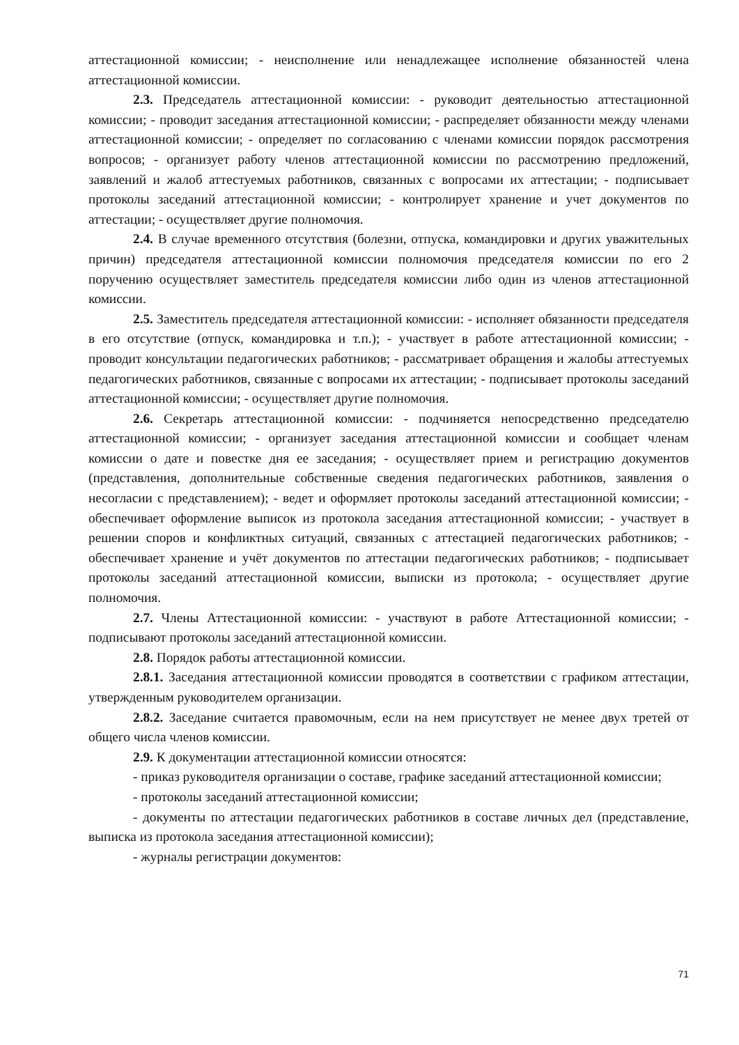аттестационной комиссии; - неисполнение или ненадлежащее исполнение обязанностей члена аттестационной комиссии.
2.3. Председатель аттестационной комиссии: - руководит деятельностью аттестационной комиссии; - проводит заседания аттестационной комиссии; - распределяет обязанности между членами аттестационной комиссии; - определяет по согласованию с членами комиссии порядок рассмотрения вопросов; - организует работу членов аттестационной комиссии по рассмотрению предложений, заявлений и жалоб аттестуемых работников, связанных с вопросами их аттестации; - подписывает протоколы заседаний аттестационной комиссии; - контролирует хранение и учет документов по аттестации; - осуществляет другие полномочия.
2.4. В случае временного отсутствия (болезни, отпуска, командировки и других уважительных причин) председателя аттестационной комиссии полномочия председателя комиссии по его 2 поручению осуществляет заместитель председателя комиссии либо один из членов аттестационной комиссии.
2.5. Заместитель председателя аттестационной комиссии: - исполняет обязанности председателя в его отсутствие (отпуск, командировка и т.п.); - участвует в работе аттестационной комиссии; - проводит консультации педагогических работников; - рассматривает обращения и жалобы аттестуемых педагогических работников, связанные с вопросами их аттестации; - подписывает протоколы заседаний аттестационной комиссии; - осуществляет другие полномочия.
2.6. Секретарь аттестационной комиссии: - подчиняется непосредственно председателю аттестационной комиссии; - организует заседания аттестационной комиссии и сообщает членам комиссии о дате и повестке дня ее заседания; - осуществляет прием и регистрацию документов (представления, дополнительные собственные сведения педагогических работников, заявления о несогласии с представлением); - ведет и оформляет протоколы заседаний аттестационной комиссии; - обеспечивает оформление выписок из протокола заседания аттестационной комиссии; - участвует в решении споров и конфликтных ситуаций, связанных с аттестацией педагогических работников; - обеспечивает хранение и учёт документов по аттестации педагогических работников; - подписывает протоколы заседаний аттестационной комиссии, выписки из протокола; - осуществляет другие полномочия.
2.7. Члены Аттестационной комиссии: - участвуют в работе Аттестационной комиссии; - подписывают протоколы заседаний аттестационной комиссии.
2.8. Порядок работы аттестационной комиссии.
2.8.1. Заседания аттестационной комиссии проводятся в соответствии с графиком аттестации, утвержденным руководителем организации.
2.8.2. Заседание считается правомочным, если на нем присутствует не менее двух третей от общего числа членов комиссии.
2.9. К документации аттестационной комиссии относятся:
- приказ руководителя организации о составе, графике заседаний аттестационной комиссии;
- протоколы заседаний аттестационной комиссии;
- документы по аттестации педагогических работников в составе личных дел (представление, выписка из протокола заседания аттестационной комиссии);
- журналы регистрации документов:
71